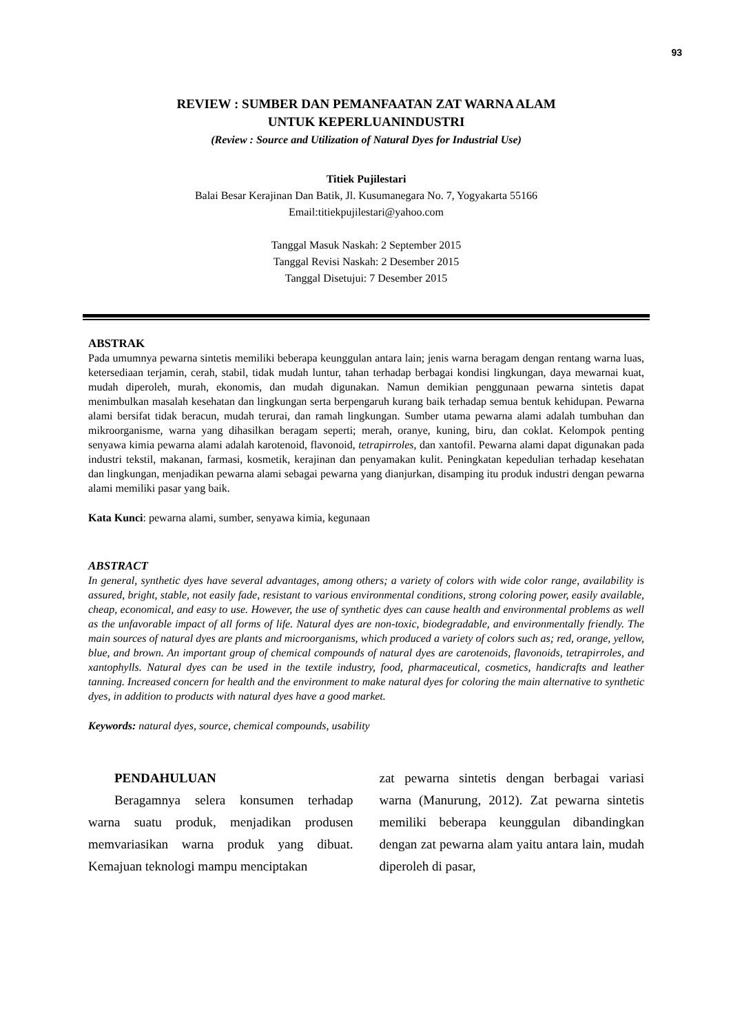93
REVIEW : SUMBER DAN PEMANFAATAN ZAT WARNA ALAM
UNTUK KEPERLUANINDUSTRI
(Review : Source and Utilization of Natural Dyes for Industrial Use)
Titiek Pujilestari
Balai Besar Kerajinan Dan Batik, Jl. Kusumanegara No. 7, Yogyakarta 55166
Email:titiekpujilestari@yahoo.com
Tanggal Masuk Naskah: 2 September 2015
Tanggal Revisi Naskah: 2 Desember 2015
Tanggal Disetujui: 7 Desember 2015
ABSTRAK
Pada umumnya pewarna sintetis memiliki beberapa keunggulan antara lain; jenis warna beragam dengan rentang warna luas, ketersediaan terjamin, cerah, stabil, tidak mudah luntur, tahan terhadap berbagai kondisi lingkungan, daya mewarnai kuat, mudah diperoleh, murah, ekonomis, dan mudah digunakan. Namun demikian penggunaan pewarna sintetis dapat menimbulkan masalah kesehatan dan lingkungan serta berpengaruh kurang baik terhadap semua bentuk kehidupan. Pewarna alami bersifat tidak beracun, mudah terurai, dan ramah lingkungan. Sumber utama pewarna alami adalah tumbuhan dan mikroorganisme, warna yang dihasilkan beragam seperti; merah, oranye, kuning, biru, dan coklat. Kelompok penting senyawa kimia pewarna alami adalah karotenoid, flavonoid, tetrapirroles, dan xantofil. Pewarna alami dapat digunakan pada industri tekstil, makanan, farmasi, kosmetik, kerajinan dan penyamakan kulit. Peningkatan kepedulian terhadap kesehatan dan lingkungan, menjadikan pewarna alami sebagai pewarna yang dianjurkan, disamping itu produk industri dengan pewarna alami memiliki pasar yang baik.
Kata Kunci: pewarna alami, sumber, senyawa kimia, kegunaan
ABSTRACT
In general, synthetic dyes have several advantages, among others; a variety of colors with wide color range, availability is assured, bright, stable, not easily fade, resistant to various environmental conditions, strong coloring power, easily available, cheap, economical, and easy to use. However, the use of synthetic dyes can cause health and environmental problems as well as the unfavorable impact of all forms of life. Natural dyes are non-toxic, biodegradable, and environmentally friendly. The main sources of natural dyes are plants and microorganisms, which produced a variety of colors such as; red, orange, yellow, blue, and brown. An important group of chemical compounds of natural dyes are carotenoids, flavonoids, tetrapirroles, and xantophylls. Natural dyes can be used in the textile industry, food, pharmaceutical, cosmetics, handicrafts and leather tanning. Increased concern for health and the environment to make natural dyes for coloring the main alternative to synthetic dyes, in addition to products with natural dyes have a good market.
Keywords: natural dyes, source, chemical compounds, usability
PENDAHULUAN
Beragamnya selera konsumen terhadap warna suatu produk, menjadikan produsen memvariasikan warna produk yang dibuat. Kemajuan teknologi mampu menciptakan
zat pewarna sintetis dengan berbagai variasi warna (Manurung, 2012). Zat pewarna sintetis memiliki beberapa keunggulan dibandingkan dengan zat pewarna alam yaitu antara lain, mudah diperoleh di pasar,